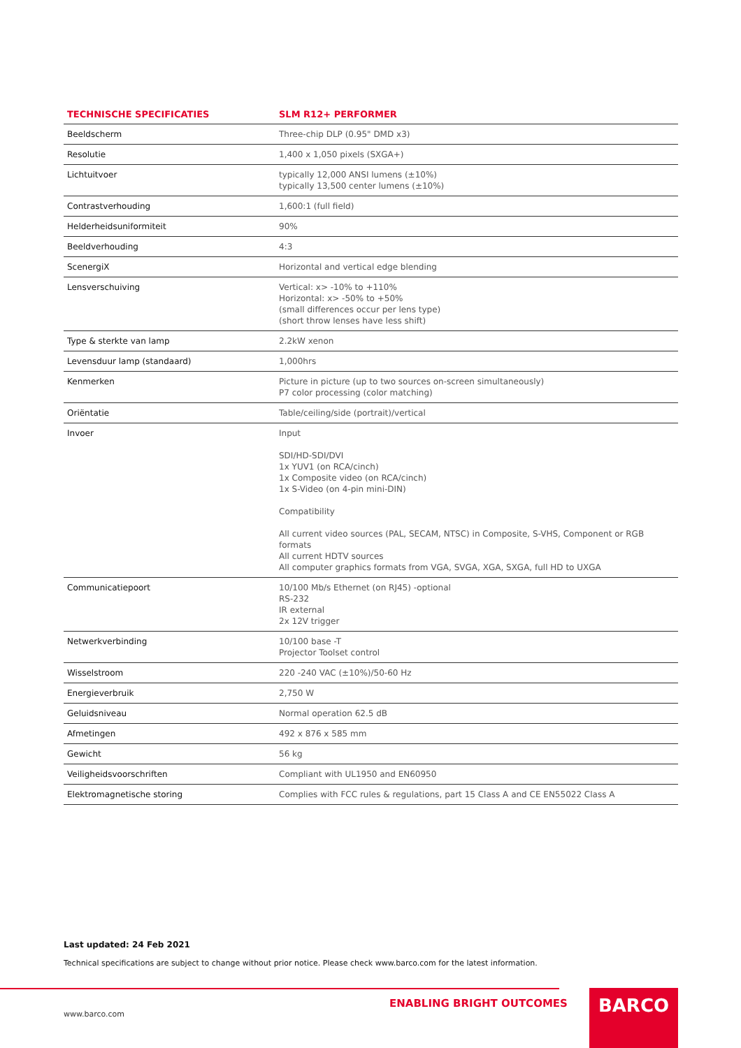| TECHNISCHE SPECIFICATIES | SLM R12+ PERFORMER |
| --- | --- |
| Beeldscherm | Three-chip DLP (0.95" DMD x3) |
| Resolutie | 1,400 x 1,050 pixels (SXGA+) |
| Lichtuitvoer | typically 12,000 ANSI lumens (±10%) typically 13,500 center lumens (±10%) |
| Contrastverhouding | 1,600:1 (full field) |
| Helderheidsuniformiteit | 90% |
| Beeldverhouding | 4:3 |
| ScenergiX | Horizontal and vertical edge blending |
| Lensverschuiving | Vertical: x> -10% to +110% Horizontal: x> -50% to +50% (small differences occur per lens type) (short throw lenses have less shift) |
| Type & sterkte van lamp | 2.2kW xenon |
| Levensduur lamp (standaard) | 1,000hrs |
| Kenmerken | Picture in picture (up to two sources on-screen simultaneously) P7 color processing (color matching) |
| Oriëntatie | Table/ceiling/side (portrait)/vertical |
| Invoer | Input SDI/HD-SDI/DVI 1x YUV1 (on RCA/cinch) 1x Composite video (on RCA/cinch) 1x S-Video (on 4-pin mini-DIN) Compatibility All current video sources (PAL, SECAM, NTSC) in Composite, S-VHS, Component or RGB formats All current HDTV sources All computer graphics formats from VGA, SVGA, XGA, SXGA, full HD to UXGA |
| Communicatiepoort | 10/100 Mb/s Ethernet (on RJ45) -optional RS-232 IR external 2x 12V trigger |
| Netwerkverbinding | 10/100 base -T Projector Toolset control |
| Wisselstroom | 220 -240 VAC (±10%)/50-60 Hz |
| Energieverbruik | 2,750 W |
| Geluidsniveau | Normal operation 62.5 dB |
| Afmetingen | 492 x 876 x 585 mm |
| Gewicht | 56 kg |
| Veiligheidsvoorschriften | Compliant with UL1950 and EN60950 |
| Elektromagnetische storing | Complies with FCC rules & regulations, part 15 Class A and CE EN55022 Class A |
Last updated: 24 Feb 2021
Technical specifications are subject to change without prior notice. Please check www.barco.com for the latest information.
ENABLING BRIGHT OUTCOMES BARCO
www.barco.com